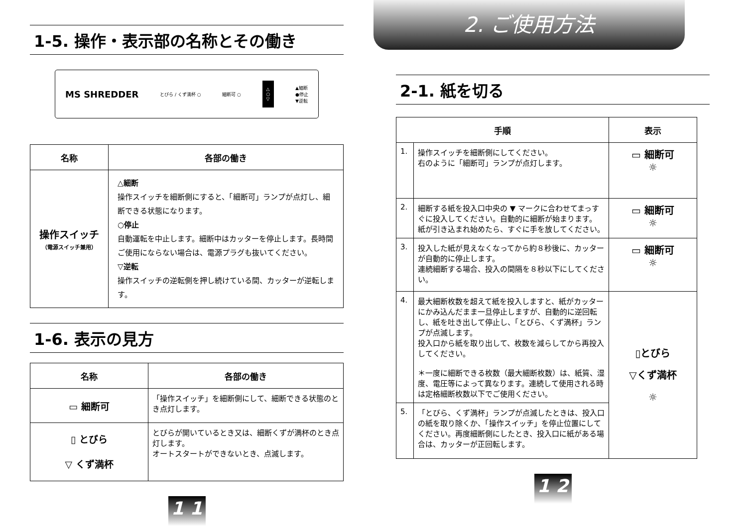1-5. 操作・表示部の名称とその働き
MS SHREDDER とびら / くず満杯 ○ 細断可 ○ △
○
▽ ▲細断
●停止
▼逆転
| 名称 | 各部の働き |
| --- | --- |
| 操作スイッチ （電源スイッチ兼用） | △細断 操作スイッチを細断側にすると、「細断可」ランプが点灯し、細断できる状態になります。 ○停止 自動運転を中止します。細断中はカッターを停止します。長時間ご使用にならない場合は、電源プラグも抜いてください。 ▽逆転 操作スイッチの逆転側を押し続けている間、カッターが逆転します。 |
1-6. 表示の見方
| 名称 | 各部の働き |
| --- | --- |
| ▭ 細断可 | 「操作スイッチ」を細断側にして、細断できる状態のとき点灯します。 |
| ▯ とびら ▽ くず満杯 | とびらが開いているとき又は、細断くずが満杯のとき点灯します。 オートスタートができないとき、点滅します。 |
1 1
2. ご使用方法
2-1. 紙を切る
| 手順 | | 表示 |
| --- | --- | --- |
| 1. | 操作スイッチを細断側にしてください。 右のように「細断可」ランプが点灯します。 | ▭ 細断可 ☼ |
| 2. | 細断する紙を投入口中央の ▼ マークに合わせてまっすぐに投入してください。自動的に細断が始まります。 紙が引き込まれ始めたら、すぐに手を放してください。 | ▭ 細断可 ☼ |
| 3. | 投入した紙が見えなくなってから約８秒後に、カッターが自動的に停止します。 連続細断する場合、投入の間隔を８秒以下にしてください。 | ▭ 細断可 ☼ |
| 4. | 最大細断枚数を超えて紙を投入しますと、紙がカッターにかみ込んだまま一旦停止しますが、自動的に逆回転し、紙を吐き出して停止し、「とびら、くず満杯」ランプが点滅します。 投入口から紙を取り出して、枚数を減らしてから再投入してください。 ＊一度に細断できる枚数（最大細断枚数）は、紙質、湿度、電圧等によって異なります。連続して使用される時は定格細断枚数以下でご使用ください。 | ▯とびら ▽くず満杯 ☼ |
| 5. | 「とびら、くず満杯」ランプが点滅したときは、投入口の紙を取り除くか、「操作スイッチ」を停止位置にしてください。再度細断側にしたとき、投入口に紙がある場合は、カッターが正回転します。 | |
1 2